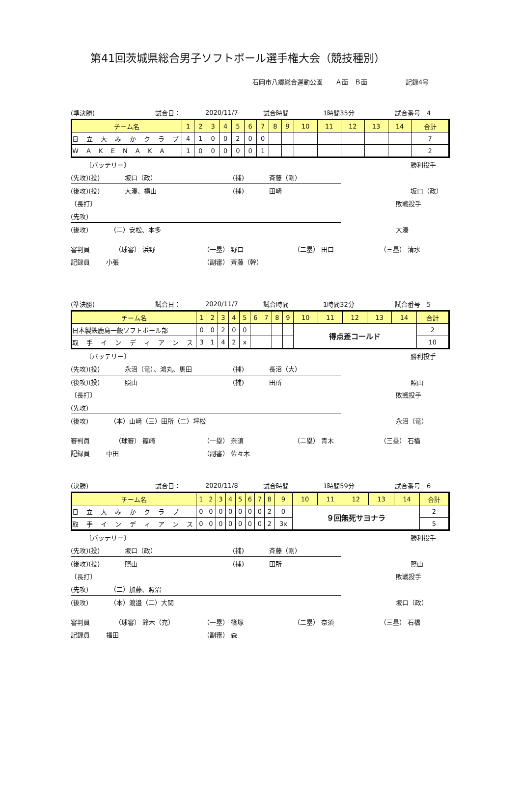第41回茨城県総合男子ソフトボール選手権大会（競技種別）
石岡市八郷総合運動公園　　Ａ面　Ｂ面　　　　　　記録4号
(準決勝) 試合日： 2020/11/7 試合時間 1時間35分 試合番号　4
| チーム名 | 1 | 2 | 3 | 4 | 5 | 6 | 7 | 8 | 9 | 10 | 11 | 12 | 13 | 14 | 合計 |
| --- | --- | --- | --- | --- | --- | --- | --- | --- | --- | --- | --- | --- | --- | --- | --- |
| 日 立 大 み か ク ラ ブ | 4 | 1 | 0 | 0 | 2 | 0 | 0 | | | | | | | | 7 |
| W A K E N A K A | 1 | 0 | 0 | 0 | 0 | 0 | 1 | | | | | | | | 2 |
〔バッテリー〕 勝利投手
(先攻)(投) 坂口（政） (捕) 斉藤（剛）
(後攻)(投) 大湊、横山 (捕) 田崎 坂口（政）
〔長打〕 敗戦投手
(先攻)
(後攻) （二）安松、本多 大湊
審判員 （球審） 浜野 （一塁） 野口 （二塁） 田口 （三塁） 清水
記録員 小張 （副審） 斉藤（幹）
(準決勝) 試合日： 2020/11/7 試合時間 1時間32分 試合番号　5
| チーム名 | 1 | 2 | 3 | 4 | 5 | 6 | 7 | 8 | 9 | 10 | 11 | 12 | 13 | 14 | 合計 |
| --- | --- | --- | --- | --- | --- | --- | --- | --- | --- | --- | --- | --- | --- | --- | --- |
| 日本製鉄鹿島一般ソフトボール部 | 0 | 0 | 2 | 0 | 0 | | | | | 得点差コールド | | | | | 2 |
| 取 手 イ ン デ ィ ア ン ス | 3 | 1 | 4 | 2 | x | | | | | | | | | | 10 |
〔バッテリー〕 勝利投手
(先攻)(投) 永沼（竜）、鴻丸、馬田 (捕) 長沼（大）
(後攻)(投) 照山 (捕) 田所 照山
〔長打〕 敗戦投手
(先攻)
(後攻) （本）山﨑（三）田所（二）坪松 永沼（竜）
審判員 （球審） 篠崎 （一塁） 奈須 （二塁） 青木 （三塁） 石橋
記録員 中田 （副審） 佐々木
(決勝) 試合日： 2020/11/8 試合時間 1時間59分 試合番号　6
| チーム名 | 1 | 2 | 3 | 4 | 5 | 6 | 7 | 8 | 9 | 10 | 11 | 12 | 13 | 14 | 合計 |
| --- | --- | --- | --- | --- | --- | --- | --- | --- | --- | --- | --- | --- | --- | --- | --- |
| 日 立 大 み か ク ラ ブ | 0 | 0 | 0 | 0 | 0 | 0 | 0 | 2 | 0 | ９回無死サヨナラ | | | | | 2 |
| 取 手 イ ン デ ィ ア ン ス | 0 | 0 | 0 | 0 | 0 | 0 | 0 | 2 | 3x | | | | | | 5 |
〔バッテリー〕 勝利投手
(先攻)(投) 坂口（政） (捕) 斉藤（剛）
(後攻)(投) 照山 (捕) 田所 照山
〔長打〕 敗戦投手
(先攻) （二）加藤、照沼
(後攻) （本）渡邉（二）大関 坂口（政）
審判員 （球審） 鈴木（充） （一塁） 篠塚 （二塁） 奈須 （三塁） 石橋
記録員 福田 （副審） 森